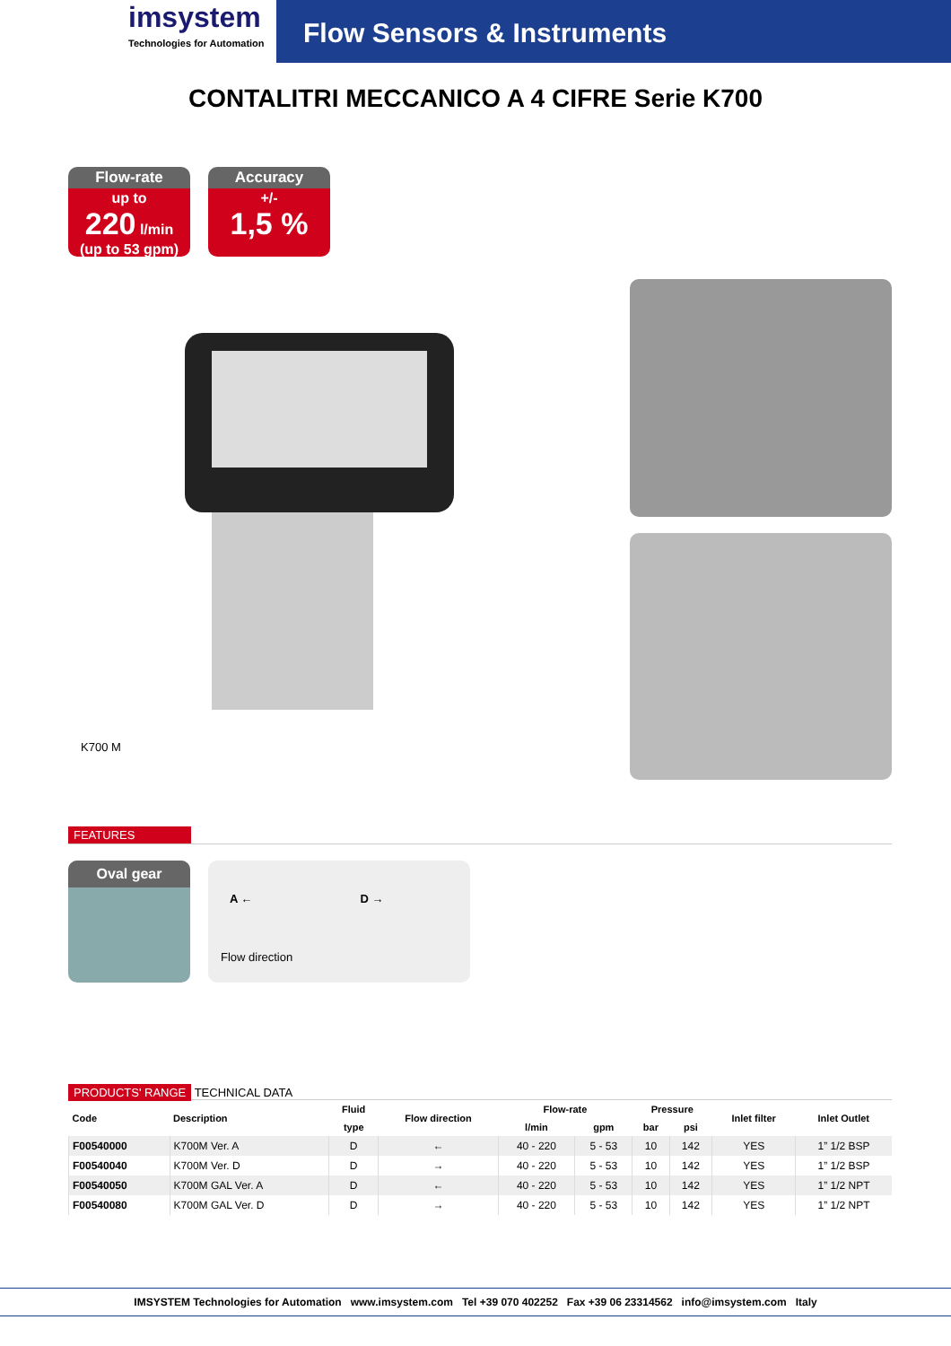imsystem
Technologies for Automation
Flow Sensors & Instruments
CONTALITRI MECCANICO A 4 CIFRE Serie K700
Flow-rate
up to
220 l/min
(up to 53 gpm)
Accuracy
+/-
1,5 %
K700 M
FEATURES
Oval gear
A ← D →
Flow direction
PRODUCTS' RANGE TECHNICAL DATA
| Code | Description | Fluid | Flow direction | Flow-rate | | Pressure | | Inlet filter | Inlet Outlet |
| --- | --- | --- | --- | --- | --- | --- | --- | --- | --- |
| | | type | | l/min | gpm | bar | psi | | |
| F00540000 | K700M Ver. A | D | ← | 40 - 220 | 5 - 53 | 10 | 142 | YES | 1” 1/2 BSP |
| F00540040 | K700M Ver. D | D | → | 40 - 220 | 5 - 53 | 10 | 142 | YES | 1” 1/2 BSP |
| F00540050 | K700M GAL Ver. A | D | ← | 40 - 220 | 5 - 53 | 10 | 142 | YES | 1” 1/2 NPT |
| F00540080 | K700M GAL Ver. D | D | → | 40 - 220 | 5 - 53 | 10 | 142 | YES | 1” 1/2 NPT |
IMSYSTEM Technologies for Automation www.imsystem.com Tel +39 070 402252 Fax +39 06 23314562 info@imsystem.com Italy